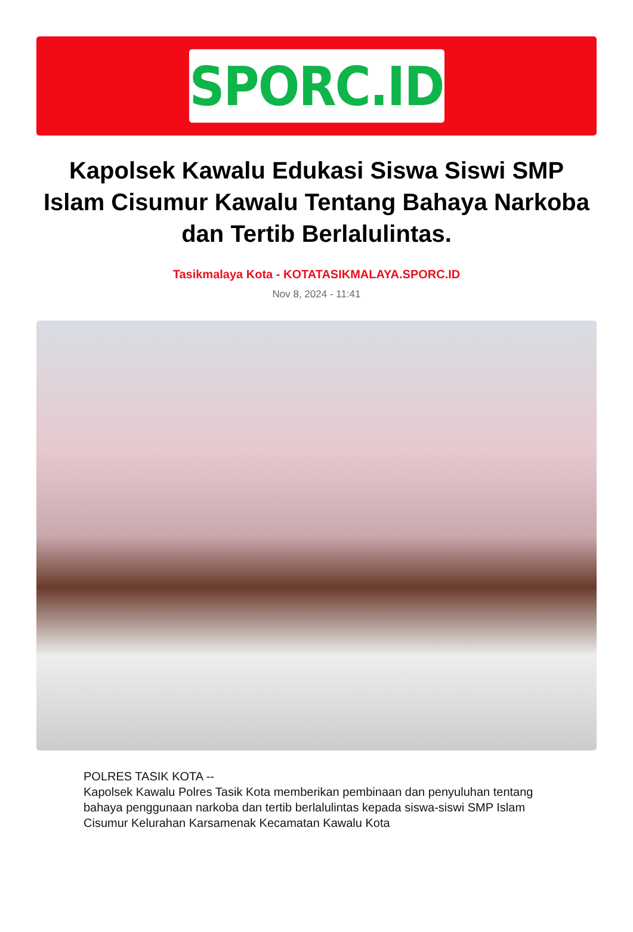SPORC.ID
Kapolsek Kawalu Edukasi Siswa Siswi SMP Islam Cisumur Kawalu Tentang Bahaya Narkoba dan Tertib Berlalulintas.
Tasikmalaya Kota - KOTATASIKMALAYA.SPORC.ID
Nov 8, 2024 - 11:41
POLRES TASIK KOTA --
Kapolsek Kawalu Polres Tasik Kota memberikan pembinaan dan penyuluhan tentang bahaya penggunaan narkoba dan tertib berlalulintas kepada siswa-siswi SMP Islam Cisumur Kelurahan Karsamenak Kecamatan Kawalu Kota